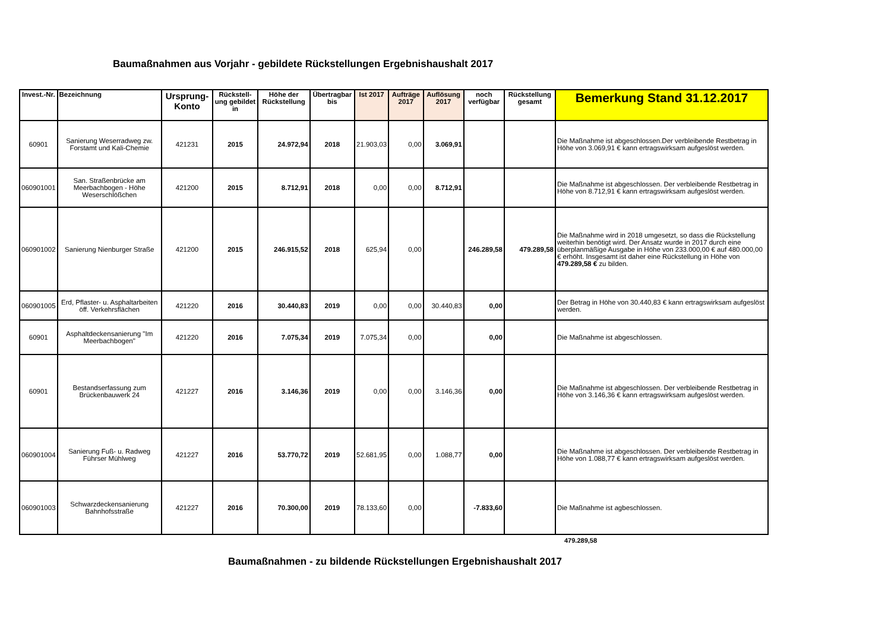Baumaßnahmen aus Vorjahr - gebildete Rückstellungen Ergebnishaushalt 2017
| Invest.-Nr. | Bezeichnung | Ursprung-Konto | Rückstell-ung gebildet in | Höhe der Rückstellung | Übertragbar bis | Ist 2017 | Aufträge 2017 | Auflösung 2017 | noch verfügbar | Rückstellung gesamt | Bemerkung Stand 31.12.2017 |
| --- | --- | --- | --- | --- | --- | --- | --- | --- | --- | --- | --- |
| 60901 | Sanierung Weserradweg zw. Forstamt und Kali-Chemie | 421231 | 2015 | 24.972,94 | 2018 | 21.903,03 | 0,00 | 3.069,91 | | | Die Maßnahme ist abgeschlossen.Der verbleibende Restbetrag in Höhe von 3.069,91 € kann ertragswirksam aufgeslöst werden. |
| 060901001 | San. Straßenbrücke am Meerbachbogen - Höhe Weserschlößchen | 421200 | 2015 | 8.712,91 | 2018 | 0,00 | 0,00 | 8.712,91 | | | Die Maßnahme ist abgeschlossen. Der verbleibende Restbetrag in Höhe von 8.712,91 € kann ertragswirksam aufgeslöst werden. |
| 060901002 | Sanierung Nienburger Straße | 421200 | 2015 | 246.915,52 | 2018 | 625,94 | 0,00 | | 246.289,58 | 479.289,58 | Die Maßnahme wird in 2018 umgesetzt, so dass die Rückstellung weiterhin benötigt wird. Der Ansatz wurde in 2017 durch eine überplanmäßige Ausgabe in Höhe von 233.000,00 € auf 480.000,00 € erhöht. Insgesamt ist daher eine Rückstellung in Höhe von 479.289,58 € zu bilden. |
| 060901005 | Erd, Pflaster- u. Asphaltarbeiten öff. Verkehrsflächen | 421220 | 2016 | 30.440,83 | 2019 | 0,00 | 0,00 | 30.440,83 | 0,00 | | Der Betrag in Höhe von 30.440,83 € kann ertragswirksam aufgeslöst werden. |
| 60901 | Asphaltdeckensanierung "Im Meerbachbogen" | 421220 | 2016 | 7.075,34 | 2019 | 7.075,34 | 0,00 | | 0,00 | | Die Maßnahme ist abgeschlossen. |
| 60901 | Bestandserfassung zum Brückenbauwerk 24 | 421227 | 2016 | 3.146,36 | 2019 | 0,00 | 0,00 | 3.146,36 | 0,00 | | Die Maßnahme ist abgeschlossen. Der verbleibende Restbetrag in Höhe von 3.146,36 € kann ertragswirksam aufgeslöst werden. |
| 060901004 | Sanierung Fuß- u. Radweg Führser Mühlweg | 421227 | 2016 | 53.770,72 | 2019 | 52.681,95 | 0,00 | 1.088,77 | 0,00 | | Die Maßnahme ist abgeschlossen. Der verbleibende Restbetrag in Höhe von 1.088,77 € kann ertragswirksam aufgeslöst werden. |
| 060901003 | Schwarzdeckensanierung Bahnhofsstraße | 421227 | 2016 | 70.300,00 | 2019 | 78.133,60 | 0,00 | | -7.833,60 | | Die Maßnahme ist agbeschlossen. |
479.289,58
Baumaßnahmen - zu bildende Rückstellungen Ergebnishaushalt 2017